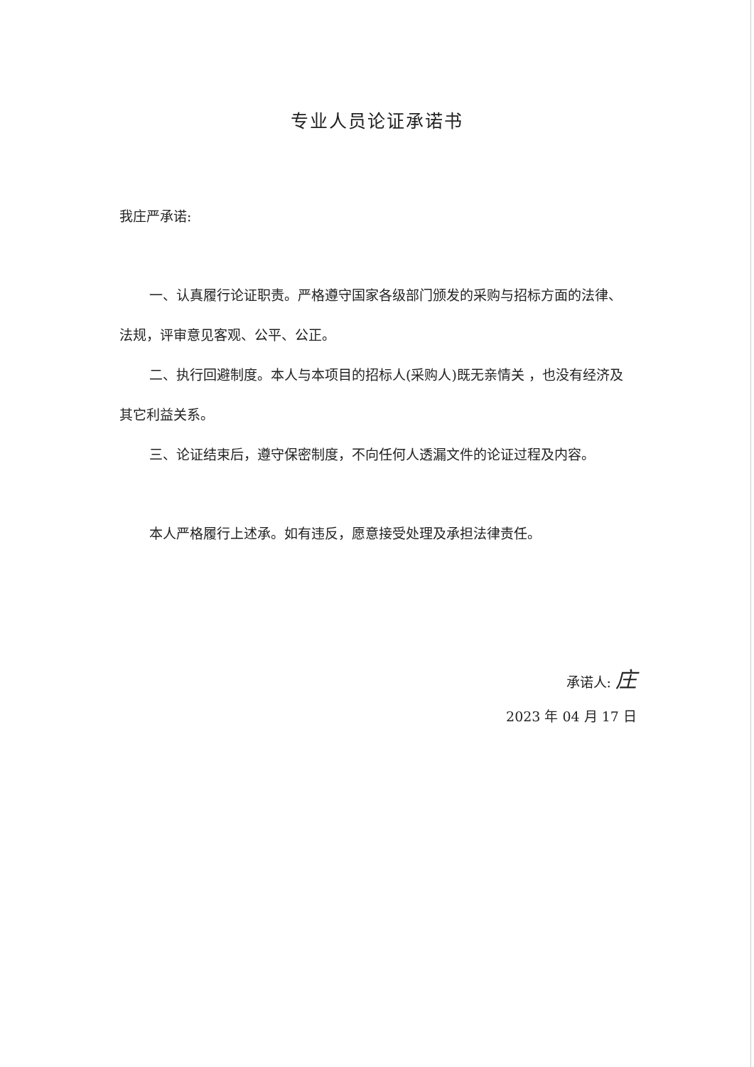专业人员论证承诺书
我庄严承诺:
一、认真履行论证职责。严格遵守国家各级部门颁发的采购与招标方面的法律、法规，评审意见客观、公平、公正。
二、执行回避制度。本人与本项目的招标人(采购人)既无亲情关 ，也没有经济及其它利益关系。
三、论证结束后，遵守保密制度，不向任何人透漏文件的论证过程及内容。
本人严格履行上述承。如有违反，愿意接受处理及承担法律责任。
承诺人: 庄
2023 年 04 月 17 日